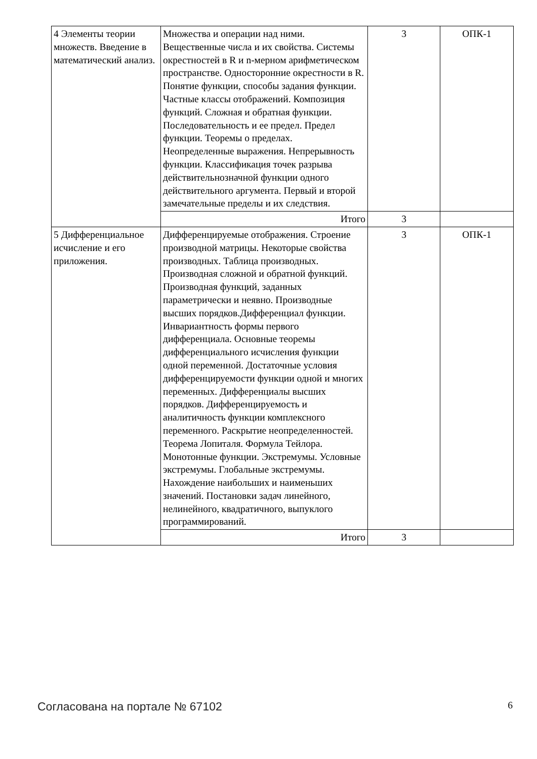| 4 Элементы теории множеств. Введение в математический анализ. | Множества и операции над ними. Вещественные числа и их свойства. Системы окрестностей в R и n-мерном арифметическом пространстве. Односторонние окрестности в R. Понятие функции, способы задания функции. Частные классы отображений. Композиция функций. Сложная и обратная функции. Последовательность и ее предел. Предел функции. Теоремы о пределах. Неопределенные выражения. Непрерывность функции. Классификация точек разрыва действительнозначной функции одного действительного аргумента. Первый и второй замечательные пределы и их следствия. | 3 | ОПК-1 |
| | Итого | 3 | |
| 5 Дифференциальное исчисление и его приложения. | Дифференцируемые отображения. Строение производной матрицы. Некоторые свойства производных. Таблица производных. Производная сложной и обратной функций. Производная функций, заданных параметрически и неявно. Производные высших порядков.Дифференциал функции. Инвариантность формы первого дифференциала. Основные теоремы дифференциального исчисления функции одной переменной. Достаточные условия дифференцируемости функции одной и многих переменных. Дифференциалы высших порядков. Дифференцируемость и аналитичность функции комплексного переменного. Раскрытие неопределенностей. Теорема Лопиталя. Формула Тейлора. Монотонные функции. Экстремумы. Условные экстремумы. Глобальные экстремумы. Нахождение наибольших и наименьших значений. Постановки задач линейного, нелинейного, квадратичного, выпуклого программирований. | 3 | ОПК-1 |
| | Итого | 3 | |
Согласована на портале № 67102 6